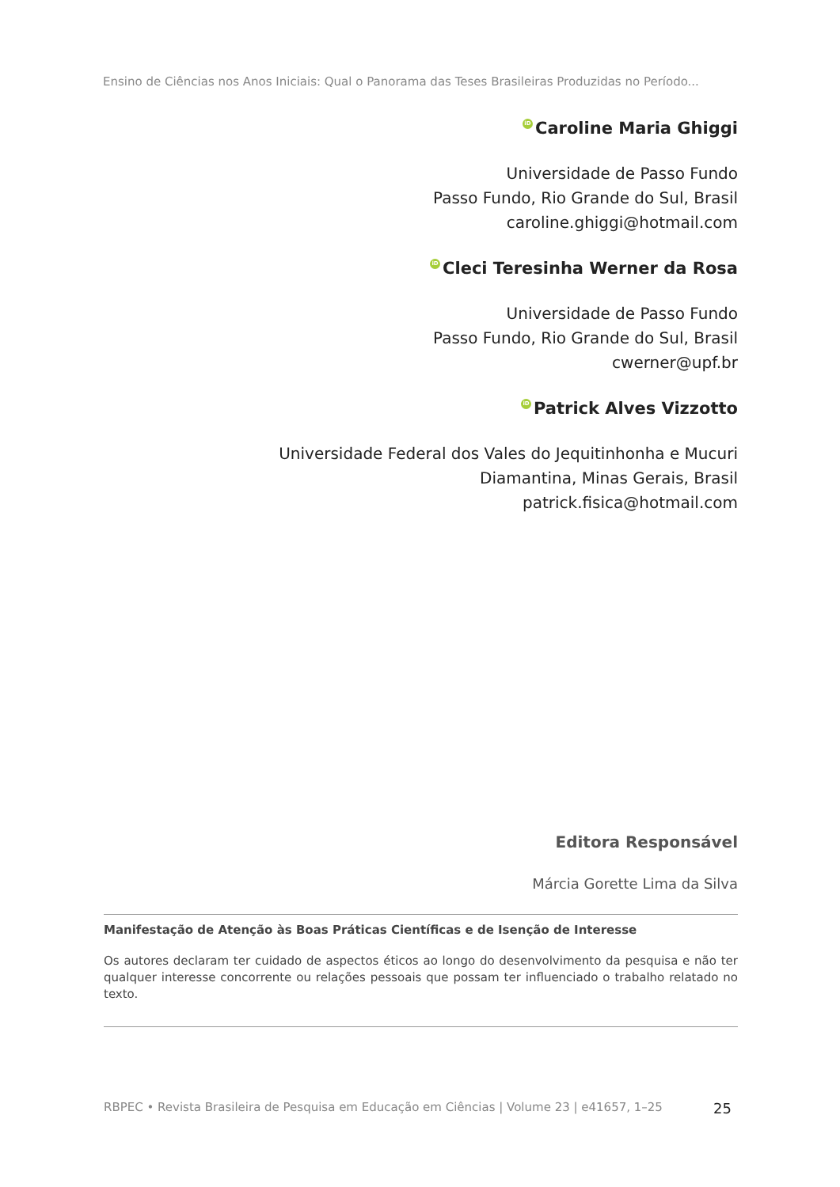Ensino de Ciências nos Anos Iniciais: Qual o Panorama das Teses Brasileiras Produzidas no Período...
iD Caroline Maria Ghiggi
Universidade de Passo Fundo
Passo Fundo, Rio Grande do Sul, Brasil
caroline.ghiggi@hotmail.com
iD Cleci Teresinha Werner da Rosa
Universidade de Passo Fundo
Passo Fundo, Rio Grande do Sul, Brasil
cwerner@upf.br
iD Patrick Alves Vizzotto
Universidade Federal dos Vales do Jequitinhonha e Mucuri
Diamantina, Minas Gerais, Brasil
patrick.fisica@hotmail.com
Editora Responsável
Márcia Gorette Lima da Silva
Manifestação de Atenção às Boas Práticas Científicas e de Isenção de Interesse
Os autores declaram ter cuidado de aspectos éticos ao longo do desenvolvimento da pesquisa e não ter qualquer interesse concorrente ou relações pessoais que possam ter influenciado o trabalho relatado no texto.
RBPEC • Revista Brasileira de Pesquisa em Educação em Ciências | Volume 23 | e41657, 1–25 25